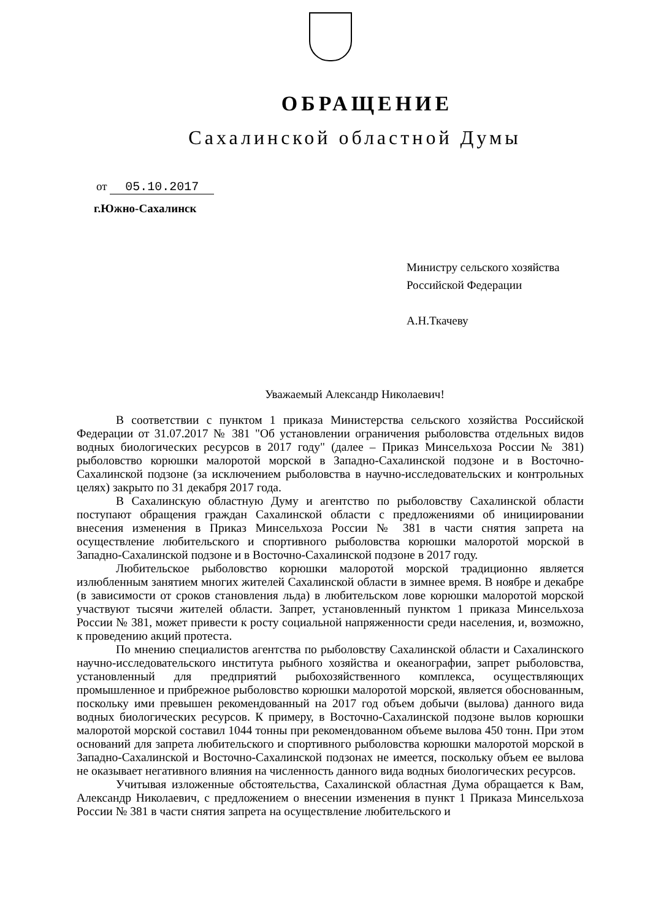ОБРАЩЕНИЕ
Сахалинской областной Думы
от 05.10.2017
г.Южно-Сахалинск
Министру сельского хозяйства
Российской Федерации
А.Н.Ткачеву
Уважаемый Александр Николаевич!
В соответствии с пунктом 1 приказа Министерства сельского хозяйства Российской Федерации от 31.07.2017 № 381 "Об установлении ограничения рыболовства отдельных видов водных биологических ресурсов в 2017 году" (далее – Приказ Минсельхоза России № 381) рыболовство корюшки малоротой морской в Западно-Сахалинской подзоне и в Восточно-Сахалинской подзоне (за исключением рыболовства в научно-исследовательских и контрольных целях) закрыто по 31 декабря 2017 года.
В Сахалинскую областную Думу и агентство по рыболовству Сахалинской области поступают обращения граждан Сахалинской области с предложениями об инициировании внесения изменения в Приказ Минсельхоза России № 381 в части снятия запрета на осуществление любительского и спортивного рыболовства корюшки малоротой морской в Западно-Сахалинской подзоне и в Восточно-Сахалинской подзоне в 2017 году.
Любительское рыболовство корюшки малоротой морской традиционно является излюбленным занятием многих жителей Сахалинской области в зимнее время. В ноябре и декабре (в зависимости от сроков становления льда) в любительском лове корюшки малоротой морской участвуют тысячи жителей области. Запрет, установленный пунктом 1 приказа Минсельхоза России № 381, может привести к росту социальной напряженности среди населения, и, возможно, к проведению акций протеста.
По мнению специалистов агентства по рыболовству Сахалинской области и Сахалинского научно-исследовательского института рыбного хозяйства и океанографии, запрет рыболовства, установленный для предприятий рыбохозяйственного комплекса, осуществляющих промышленное и прибрежное рыболовство корюшки малоротой морской, является обоснованным, поскольку ими превышен рекомендованный на 2017 год объем добычи (вылова) данного вида водных биологических ресурсов. К примеру, в Восточно-Сахалинской подзоне вылов корюшки малоротой морской составил 1044 тонны при рекомендованном объеме вылова 450 тонн. При этом оснований для запрета любительского и спортивного рыболовства корюшки малоротой морской в Западно-Сахалинской и Восточно-Сахалинской подзонах не имеется, поскольку объем ее вылова не оказывает негативного влияния на численность данного вида водных биологических ресурсов.
Учитывая изложенные обстоятельства, Сахалинской областная Дума обращается к Вам, Александр Николаевич, с предложением о внесении изменения в пункт 1 Приказа Минсельхоза России № 381 в части снятия запрета на осуществление любительского и